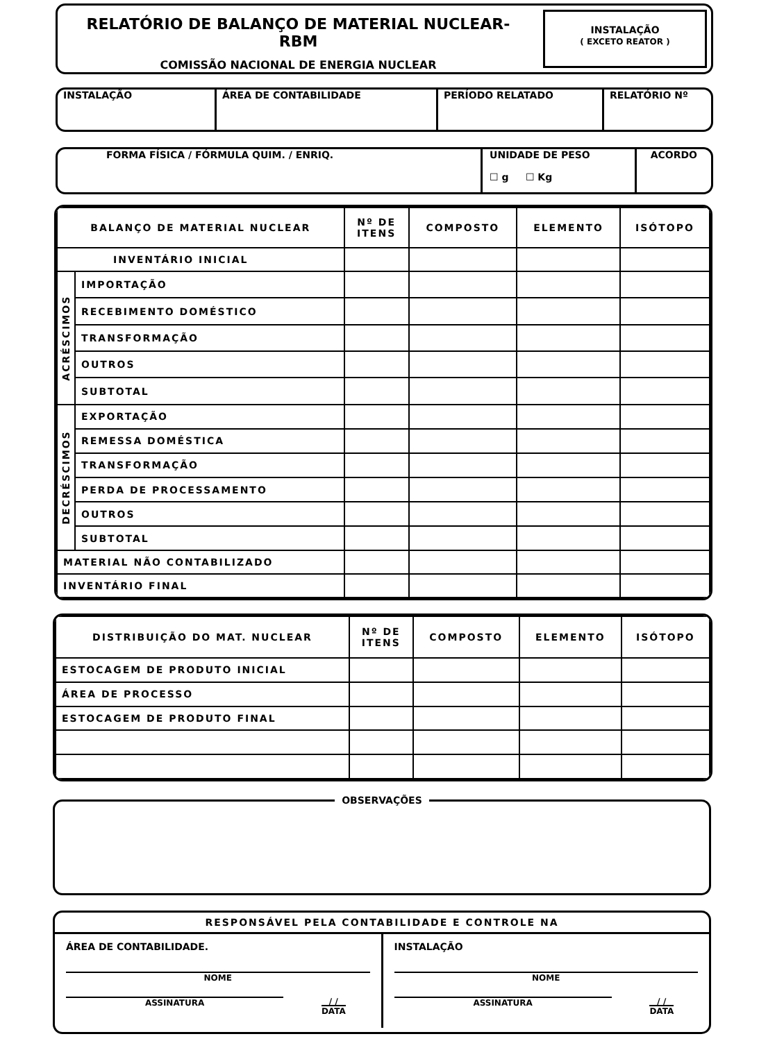RELATÓRIO DE BALANÇO DE MATERIAL NUCLEAR-RBM
COMISSÃO NACIONAL DE ENERGIA NUCLEAR
INSTALAÇÃO
( EXCETO REATOR )
INSTALAÇÃO ÁREA DE CONTABILIDADE PERÍODO RELATADO RELATÓRIO Nº
FORMA FÍSICA / FÓRMULA QUIM. / ENRIQ. UNIDADE DE PESO
☐ g ☐ Kg
ACORDO
| BALANÇO DE MATERIAL NUCLEAR | | Nº DE ITENS | COMPOSTO | ELEMENTO | ISÓTOPO |
| --- | --- | --- | --- | --- | --- |
| INVENTÁRIO INICIAL | | | | | |
| ACRÉSCIMOS | IMPORTAÇÃO | | | | |
| | RECEBIMENTO DOMÉSTICO | | | | |
| | TRANSFORMAÇÃO | | | | |
| | OUTROS | | | | |
| | SUBTOTAL | | | | |
| DECRÉSCIMOS | EXPORTAÇÃO | | | | |
| | REMESSA DOMÉSTICA | | | | |
| | TRANSFORMAÇÃO | | | | |
| | PERDA DE PROCESSAMENTO | | | | |
| | OUTROS | | | | |
| | SUBTOTAL | | | | |
| MATERIAL NÃO CONTABILIZADO | | | | | |
| INVENTÁRIO FINAL | | | | | |
| DISTRIBUIÇÃO DO MAT. NUCLEAR | Nº DE ITENS | COMPOSTO | ELEMENTO | ISÓTOPO |
| --- | --- | --- | --- | --- |
| ESTOCAGEM DE PRODUTO INICIAL | | | | |
| ÁREA DE PROCESSO | | | | |
| ESTOCAGEM DE PRODUTO FINAL | | | | |
OBSERVAÇÕES
RESPONSÁVEL PELA CONTABILIDADE E CONTROLE NA
ÁREA DE CONTABILIDADE.
NOME
ASSINATURA / /
DATA
INSTALAÇÃO
NOME
ASSINATURA / /
DATA